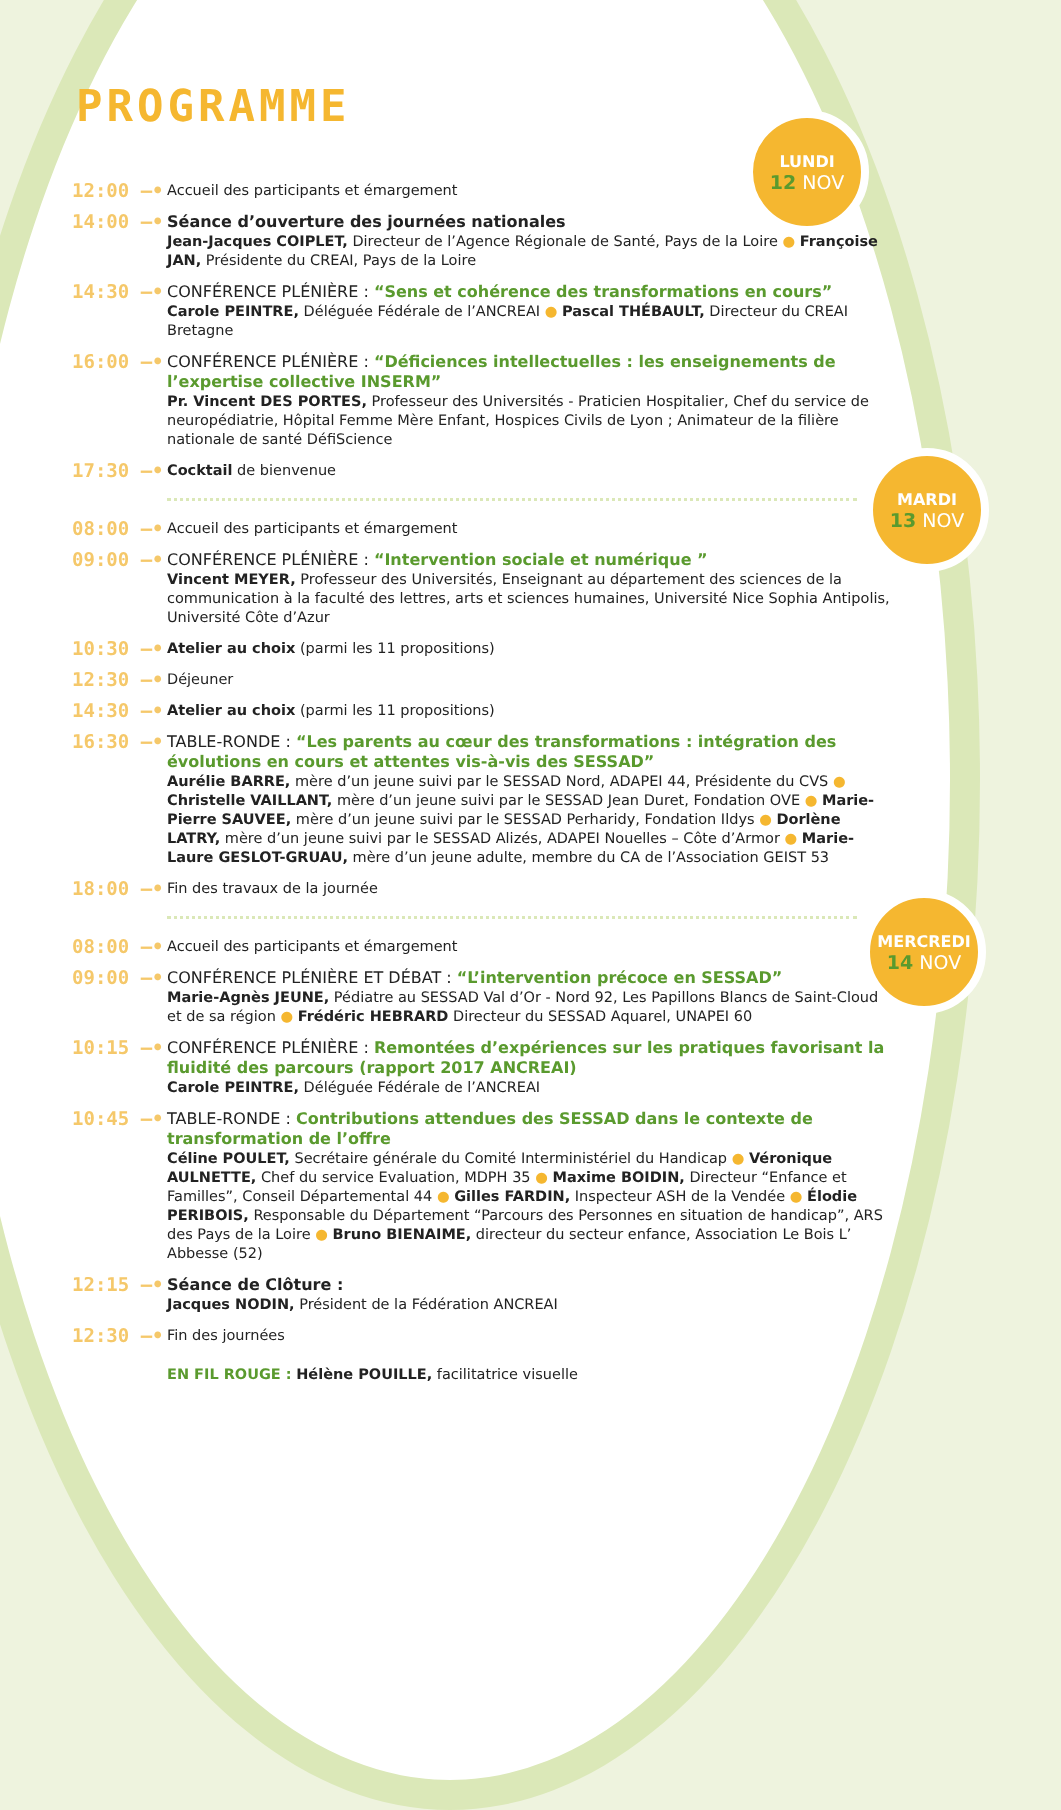LUNDI
12 NOV
MARDI
13 NOV
MERCREDI
14 NOV
PROGRAMME
12:00 —•
Accueil des participants et émargement
14:00 —•
Séance d’ouverture des journées nationales
Jean-Jacques COIPLET, Directeur de l’Agence Régionale de Santé, Pays de la Loire ● Françoise JAN, Présidente du CREAI, Pays de la Loire
14:30 —•
CONFÉRENCE PLÉNIÈRE : “Sens et cohérence des transformations en cours”
Carole PEINTRE, Déléguée Fédérale de l’ANCREAI ● Pascal THÉBAULT, Directeur du CREAI Bretagne
16:00 —•
CONFÉRENCE PLÉNIÈRE : “Déficiences intellectuelles : les enseignements de l’expertise collective INSERM”
Pr. Vincent DES PORTES, Professeur des Universités - Praticien Hospitalier, Chef du service de neuropédiatrie, Hôpital Femme Mère Enfant, Hospices Civils de Lyon ; Animateur de la filière nationale de santé DéfiScience
17:30 —•
Cocktail de bienvenue
08:00 —•
Accueil des participants et émargement
09:00 —•
CONFÉRENCE PLÉNIÈRE : “Intervention sociale et numérique ”
Vincent MEYER, Professeur des Universités, Enseignant au département des sciences de la communication à la faculté des lettres, arts et sciences humaines, Université Nice Sophia Antipolis, Université Côte d’Azur
10:30 —•
Atelier au choix (parmi les 11 propositions)
12:30 —•
Déjeuner
14:30 —•
Atelier au choix (parmi les 11 propositions)
16:30 —•
TABLE-RONDE : “Les parents au cœur des transformations : intégration des évolutions en cours et attentes vis-à-vis des SESSAD”
Aurélie BARRE, mère d’un jeune suivi par le SESSAD Nord, ADAPEI 44, Présidente du CVS ● Christelle VAILLANT, mère d’un jeune suivi par le SESSAD Jean Duret, Fondation OVE ● Marie-Pierre SAUVEE, mère d’un jeune suivi par le SESSAD Perharidy, Fondation Ildys ● Dorlène LATRY, mère d’un jeune suivi par le SESSAD Alizés, ADAPEI Nouelles – Côte d’Armor ● Marie-Laure GESLOT-GRUAU, mère d’un jeune adulte, membre du CA de l’Association GEIST 53
18:00 —•
Fin des travaux de la journée
08:00 —•
Accueil des participants et émargement
09:00 —•
CONFÉRENCE PLÉNIÈRE ET DÉBAT : “L’intervention précoce en SESSAD”
Marie-Agnès JEUNE, Pédiatre au SESSAD Val d’Or - Nord 92, Les Papillons Blancs de Saint-Cloud et de sa région ● Frédéric HEBRARD Directeur du SESSAD Aquarel, UNAPEI 60
10:15 —•
CONFÉRENCE PLÉNIÈRE : Remontées d’expériences sur les pratiques favorisant la fluidité des parcours (rapport 2017 ANCREAI)
Carole PEINTRE, Déléguée Fédérale de l’ANCREAI
10:45 —•
TABLE-RONDE : Contributions attendues des SESSAD dans le contexte de transformation de l’offre
Céline POULET, Secrétaire générale du Comité Interministériel du Handicap ● Véronique AULNETTE, Chef du service Evaluation, MDPH 35 ● Maxime BOIDIN, Directeur “Enfance et Familles”, Conseil Départemental 44 ● Gilles FARDIN, Inspecteur ASH de la Vendée ● Élodie PERIBOIS, Responsable du Département “Parcours des Personnes en situation de handicap”, ARS des Pays de la Loire ● Bruno BIENAIME, directeur du secteur enfance, Association Le Bois L’ Abbesse (52)
12:15 —•
Séance de Clôture :
Jacques NODIN, Président de la Fédération ANCREAI
12:30 —•
Fin des journées
EN FIL ROUGE : Hélène POUILLE, facilitatrice visuelle